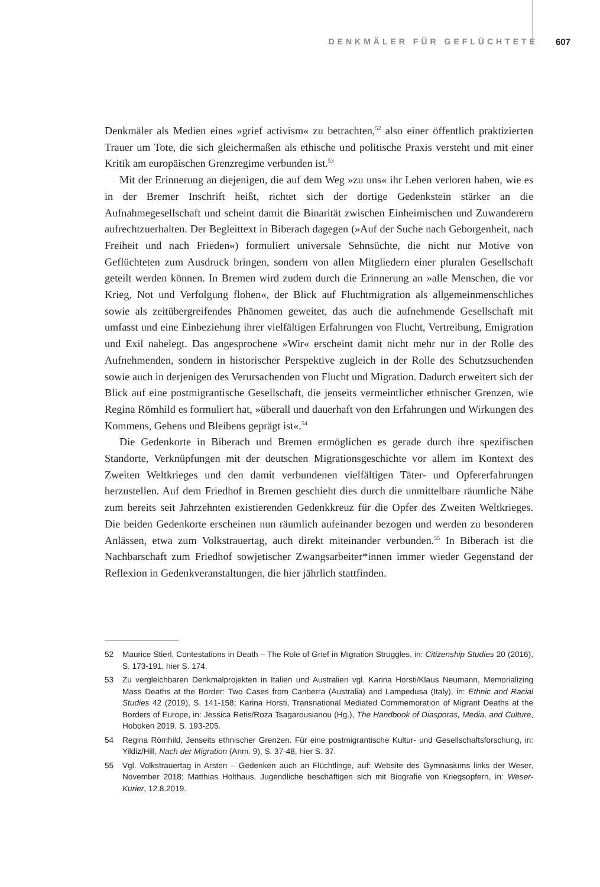DENKMÄLER FÜR GEFLÜCHTETE 607
Denkmäler als Medien eines »grief activism« zu betrachten,<sup>52</sup> also einer öffentlich praktizierten Trauer um Tote, die sich gleichermaßen als ethische und politische Praxis versteht und mit einer Kritik am europäischen Grenzregime verbunden ist.<sup>53</sup>
Mit der Erinnerung an diejenigen, die auf dem Weg »zu uns« ihr Leben verloren haben, wie es in der Bremer Inschrift heißt, richtet sich der dortige Gedenkstein stärker an die Aufnahmegesellschaft und scheint damit die Binarität zwischen Einheimischen und Zuwanderern aufrechtzuerhalten. Der Begleittext in Biberach dagegen (»Auf der Suche nach Geborgenheit, nach Freiheit und nach Frieden«) formuliert universale Sehnsüchte, die nicht nur Motive von Geflüchteten zum Ausdruck bringen, sondern von allen Mitgliedern einer pluralen Gesellschaft geteilt werden können. In Bremen wird zudem durch die Erinnerung an »alle Menschen, die vor Krieg, Not und Verfolgung flohen«, der Blick auf Fluchtmigration als allgemeinmenschliches sowie als zeitübergreifendes Phänomen geweitet, das auch die aufnehmende Gesellschaft mit umfasst und eine Einbeziehung ihrer vielfältigen Erfahrungen von Flucht, Vertreibung, Emigration und Exil nahelegt. Das angesprochene »Wir« erscheint damit nicht mehr nur in der Rolle des Aufnehmenden, sondern in historischer Perspektive zugleich in der Rolle des Schutzsuchenden sowie auch in derjenigen des Verursachenden von Flucht und Migration. Dadurch erweitert sich der Blick auf eine postmigrantische Gesellschaft, die jenseits vermeintlicher ethnischer Grenzen, wie Regina Römhild es formuliert hat, »überall und dauerhaft von den Erfahrungen und Wirkungen des Kommens, Gehens und Bleibens geprägt ist«.<sup>54</sup>
Die Gedenkorte in Biberach und Bremen ermöglichen es gerade durch ihre spezifischen Standorte, Verknüpfungen mit der deutschen Migrationsgeschichte vor allem im Kontext des Zweiten Weltkrieges und den damit verbundenen vielfältigen Täter- und Opfererfahrungen herzustellen. Auf dem Friedhof in Bremen geschieht dies durch die unmittelbare räumliche Nähe zum bereits seit Jahrzehnten existierenden Gedenkkreuz für die Opfer des Zweiten Weltkrieges. Die beiden Gedenkorte erscheinen nun räumlich aufeinander bezogen und werden zu besonderen Anlässen, etwa zum Volkstrauertag, auch direkt miteinander verbunden.<sup>55</sup> In Biberach ist die Nachbarschaft zum Friedhof sowjetischer Zwangsarbeiter*innen immer wieder Gegenstand der Reflexion in Gedenkveranstaltungen, die hier jährlich stattfinden.
52 Maurice Stierl, Contestations in Death – The Role of Grief in Migration Struggles, in: Citizenship Studies 20 (2016), S. 173-191, hier S. 174.
53 Zu vergleichbaren Denkmalprojekten in Italien und Australien vgl. Karina Horsti/Klaus Neumann, Memorializing Mass Deaths at the Border: Two Cases from Canberra (Australia) and Lampedusa (Italy), in: Ethnic and Racial Studies 42 (2019), S. 141-158; Karina Horsti, Transnational Mediated Commemoration of Migrant Deaths at the Borders of Europe, in: Jessica Retis/Roza Tsagarousianou (Hg.), The Handbook of Diasporas, Media, and Culture, Hoboken 2019, S. 193-205.
54 Regina Römhild, Jenseits ethnischer Grenzen. Für eine postmigrantische Kultur- und Gesellschaftsforschung, in: Yildiz/Hill, Nach der Migration (Anm. 9), S. 37-48, hier S. 37.
55 Vgl. Volkstrauertag in Arsten – Gedenken auch an Flüchtlinge, auf: Website des Gymnasiums links der Weser, November 2018; Matthias Holthaus, Jugendliche beschäftigen sich mit Biografie von Kriegsopfern, in: Weser-Kurier, 12.8.2019.